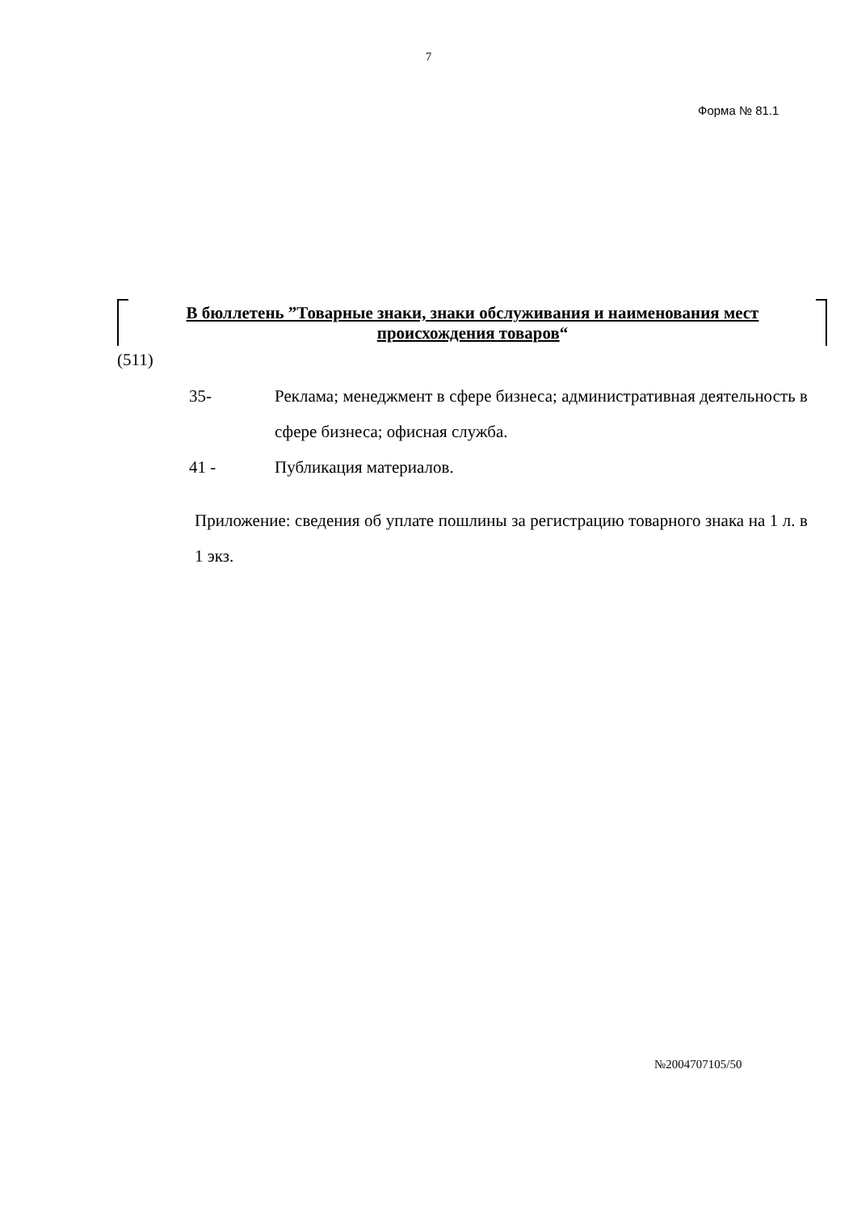7
Форма № 81.1
В бюллетень ”Товарные знаки, знаки обслуживания и наименования мест происхождения товаров“
(511)
35- Реклама; менеджмент в сфере бизнеса; административная деятельность в сфере бизнеса; офисная служба.
41 - Публикация материалов.
Приложение: сведения об уплате пошлины за регистрацию товарного знака на 1 л. в 1 экз.
№2004707105/50